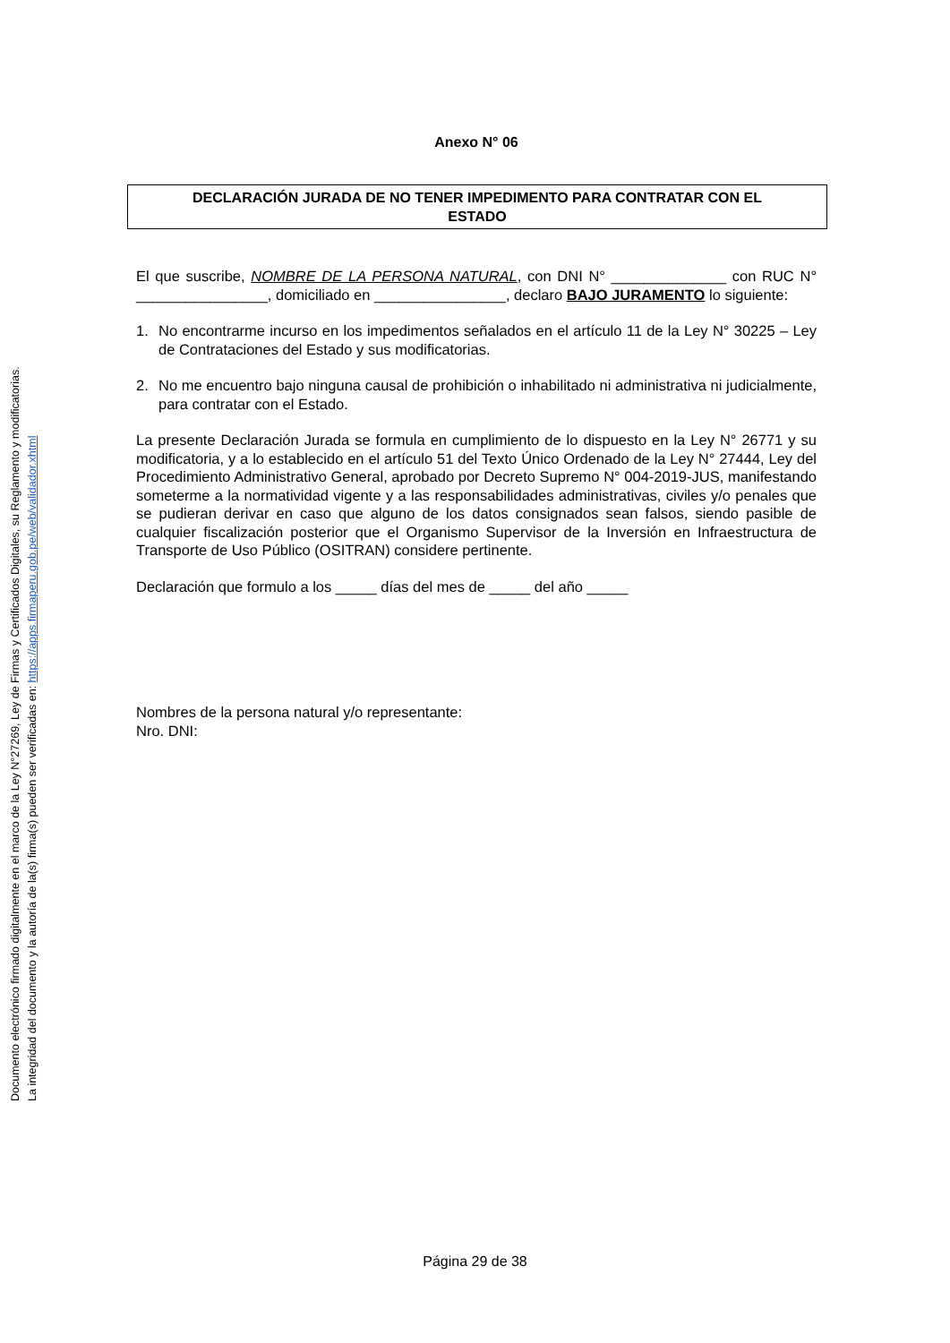Documento electrónico firmado digitalmente en el marco de la Ley N°27269, Ley de Firmas y Certificados Digitales, su Reglamento y modificatorias.
La integridad del documento y la autoría de la(s) firma(s) pueden ser verificadas en: https://apps.firmaperu.gob.pe/web/validador.xhtml
Anexo N° 06
DECLARACIÓN JURADA DE NO TENER IMPEDIMENTO PARA CONTRATAR CON EL
ESTADO
El que suscribe, NOMBRE DE LA PERSONA NATURAL, con DNI N° ______________ con RUC N° ________________, domiciliado en ________________, declaro BAJO JURAMENTO lo siguiente:
1. No encontrarme incurso en los impedimentos señalados en el artículo 11 de la Ley N° 30225 – Ley de Contrataciones del Estado y sus modificatorias.
2. No me encuentro bajo ninguna causal de prohibición o inhabilitado ni administrativa ni judicialmente, para contratar con el Estado.
La presente Declaración Jurada se formula en cumplimiento de lo dispuesto en la Ley N° 26771 y su modificatoria, y a lo establecido en el artículo 51 del Texto Único Ordenado de la Ley N° 27444, Ley del Procedimiento Administrativo General, aprobado por Decreto Supremo N° 004-2019-JUS, manifestando someterme a la normatividad vigente y a las responsabilidades administrativas, civiles y/o penales que se pudieran derivar en caso que alguno de los datos consignados sean falsos, siendo pasible de cualquier fiscalización posterior que el Organismo Supervisor de la Inversión en Infraestructura de Transporte de Uso Público (OSITRAN) considere pertinente.
Declaración que formulo a los _____ días del mes de _____ del año _____
Nombres de la persona natural y/o representante:
Nro. DNI:
Página 29 de 38